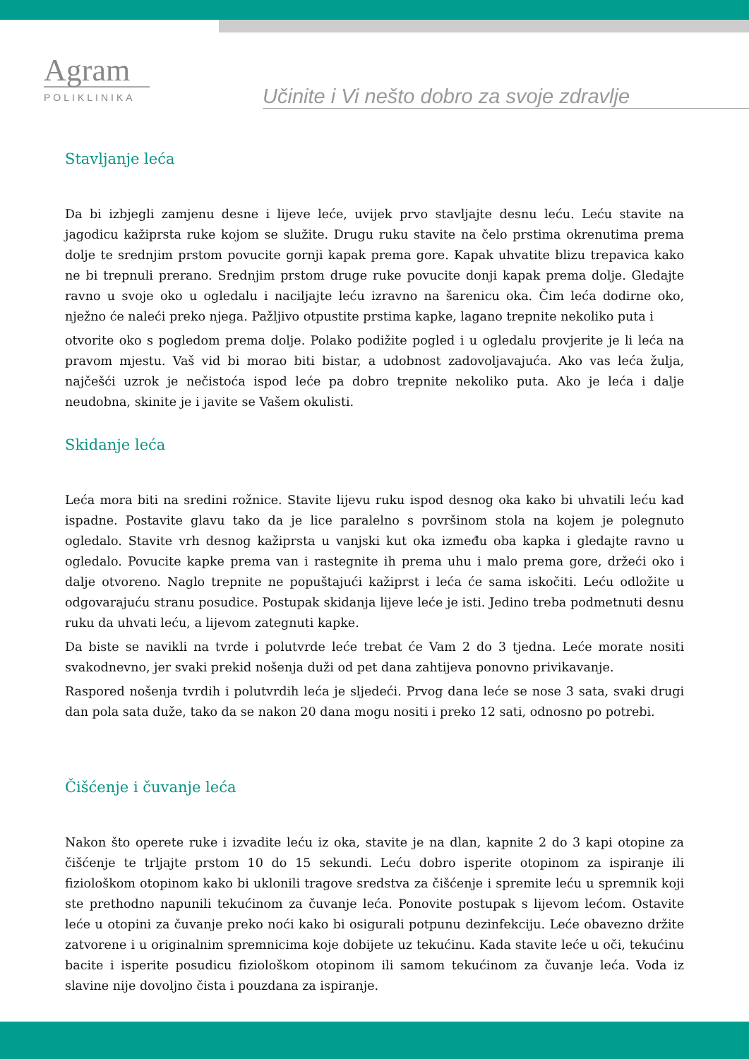Agram
POLIKLINIKA
Učinite i Vi nešto dobro za svoje zdravlje
Stavljanje leća
Da bi izbjegli zamjenu desne i lijeve leće, uvijek prvo stavljajte desnu leću. Leću stavite na jagodicu kažiprsta ruke kojom se služite. Drugu ruku stavite na čelo prstima okrenutima prema dolje te srednjim prstom povucite gornji kapak prema gore. Kapak uhvatite blizu trepavica kako ne bi trepnuli prerano. Srednjim prstom druge ruke povucite donji kapak prema dolje. Gledajte ravno u svoje oko u ogledalu i naciljajte leću izravno na šarenicu oka. Čim leća dodirne oko, nježno će naleći preko njega. Pažljivo otpustite prstima kapke, lagano trepnite nekoliko puta i
otvorite oko s pogledom prema dolje. Polako podižite pogled i u ogledalu provjerite je li leća na pravom mjestu. Vaš vid bi morao biti bistar, a udobnost zadovoljavajuća. Ako vas leća žulja, najčešći uzrok je nečistoća ispod leće pa dobro trepnite nekoliko puta. Ako je leća i dalje neudobna, skinite je i javite se Vašem okulisti.
Skidanje leća
Leća mora biti na sredini rožnice. Stavite lijevu ruku ispod desnog oka kako bi uhvatili leću kad ispadne. Postavite glavu tako da je lice paralelno s površinom stola na kojem je polegnuto ogledalo. Stavite vrh desnog kažiprsta u vanjski kut oka između oba kapka i gledajte ravno u ogledalo. Povucite kapke prema van i rastegnite ih prema uhu i malo prema gore, držeći oko i dalje otvoreno. Naglo trepnite ne popuštajući kažiprst i leća će sama iskočiti. Leću odložite u odgovarajuću stranu posudice. Postupak skidanja lijeve leće je isti. Jedino treba podmetnuti desnu ruku da uhvati leću, a lijevom zategnuti kapke.
Da biste se navikli na tvrde i polutvrde leće trebat će Vam 2 do 3 tjedna. Leće morate nositi svakodnevno, jer svaki prekid nošenja duži od pet dana zahtijeva ponovno privikavanje.
Raspored nošenja tvrdih i polutvrdih leća je sljedeći. Prvog dana leće se nose 3 sata, svaki drugi dan pola sata duže, tako da se nakon 20 dana mogu nositi i preko 12 sati, odnosno po potrebi.
Čišćenje i čuvanje leća
Nakon što operete ruke i izvadite leću iz oka, stavite je na dlan, kapnite 2 do 3 kapi otopine za čišćenje te trljajte prstom 10 do 15 sekundi. Leću dobro isperite otopinom za ispiranje ili fiziološkom otopinom kako bi uklonili tragove sredstva za čišćenje i spremite leću u spremnik koji ste prethodno napunili tekućinom za čuvanje leća. Ponovite postupak s lijevom lećom. Ostavite leće u otopini za čuvanje preko noći kako bi osigurali potpunu dezinfekciju. Leće obavezno držite zatvorene i u originalnim spremnicima koje dobijete uz tekućinu. Kada stavite leće u oči, tekućinu bacite i isperite posudicu fiziološkom otopinom ili samom tekućinom za čuvanje leća. Voda iz slavine nije dovoljno čista i pouzdana za ispiranje.